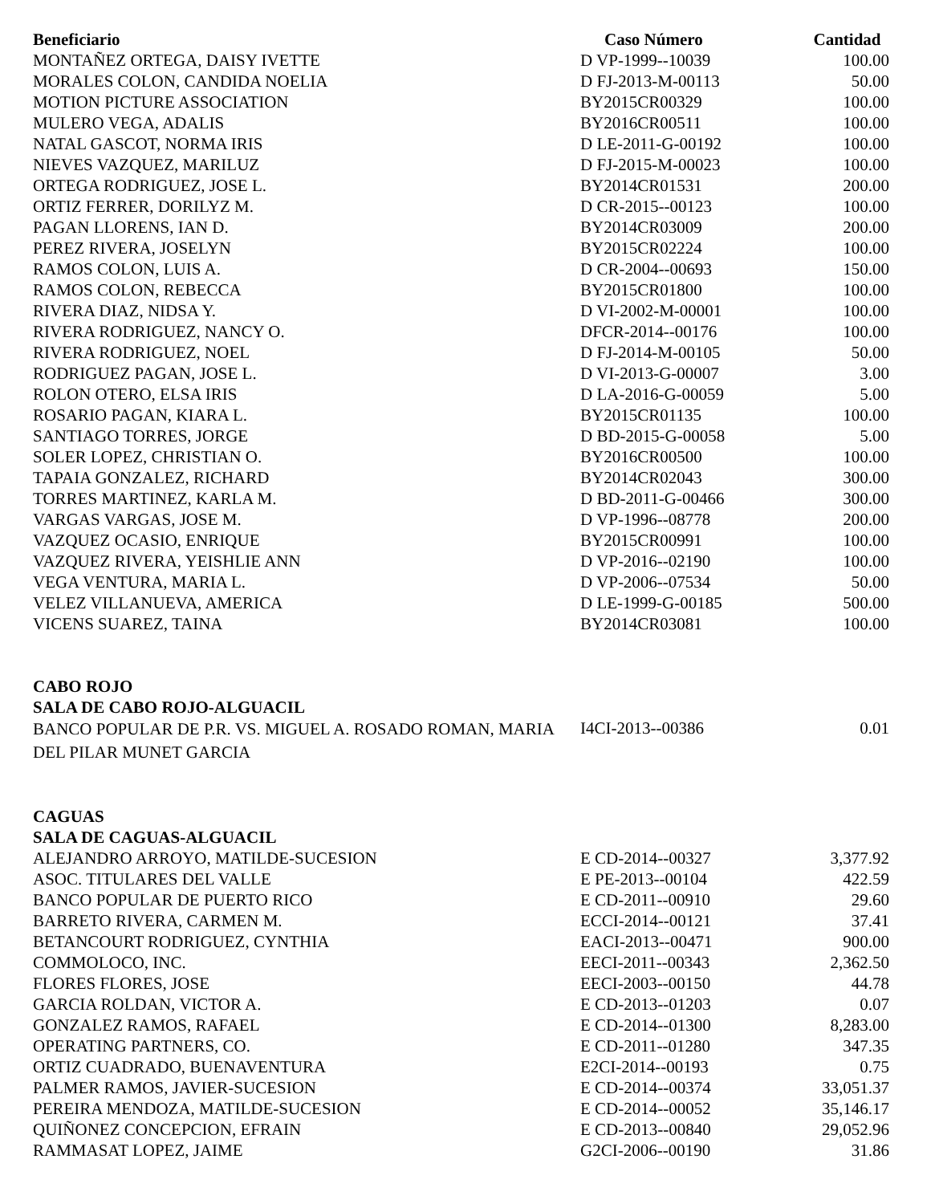| Beneficiario | Caso Número | Cantidad |
| --- | --- | --- |
| MONTAÑEZ ORTEGA, DAISY IVETTE | D VP-1999--10039 | 100.00 |
| MORALES COLON, CANDIDA NOELIA | D FJ-2013-M-00113 | 50.00 |
| MOTION PICTURE ASSOCIATION | BY2015CR00329 | 100.00 |
| MULERO VEGA, ADALIS | BY2016CR00511 | 100.00 |
| NATAL GASCOT, NORMA IRIS | D LE-2011-G-00192 | 100.00 |
| NIEVES VAZQUEZ, MARILUZ | D FJ-2015-M-00023 | 100.00 |
| ORTEGA RODRIGUEZ, JOSE L. | BY2014CR01531 | 200.00 |
| ORTIZ FERRER, DORILYZ M. | D CR-2015--00123 | 100.00 |
| PAGAN LLORENS, IAN D. | BY2014CR03009 | 200.00 |
| PEREZ RIVERA, JOSELYN | BY2015CR02224 | 100.00 |
| RAMOS COLON, LUIS A. | D CR-2004--00693 | 150.00 |
| RAMOS COLON, REBECCA | BY2015CR01800 | 100.00 |
| RIVERA DIAZ, NIDSA Y. | D VI-2002-M-00001 | 100.00 |
| RIVERA RODRIGUEZ, NANCY O. | DFCR-2014--00176 | 100.00 |
| RIVERA RODRIGUEZ, NOEL | D FJ-2014-M-00105 | 50.00 |
| RODRIGUEZ PAGAN, JOSE L. | D VI-2013-G-00007 | 3.00 |
| ROLON OTERO, ELSA IRIS | D LA-2016-G-00059 | 5.00 |
| ROSARIO PAGAN, KIARA L. | BY2015CR01135 | 100.00 |
| SANTIAGO TORRES, JORGE | D BD-2015-G-00058 | 5.00 |
| SOLER LOPEZ, CHRISTIAN O. | BY2016CR00500 | 100.00 |
| TAPAIA GONZALEZ, RICHARD | BY2014CR02043 | 300.00 |
| TORRES MARTINEZ, KARLA M. | D BD-2011-G-00466 | 300.00 |
| VARGAS VARGAS, JOSE M. | D VP-1996--08778 | 200.00 |
| VAZQUEZ OCASIO, ENRIQUE | BY2015CR00991 | 100.00 |
| VAZQUEZ RIVERA, YEISHLIE ANN | D VP-2016--02190 | 100.00 |
| VEGA VENTURA, MARIA L. | D VP-2006--07534 | 50.00 |
| VELEZ VILLANUEVA, AMERICA | D LE-1999-G-00185 | 500.00 |
| VICENS SUAREZ, TAINA | BY2014CR03081 | 100.00 |
| CABO ROJO | | |
| SALA DE CABO ROJO-ALGUACIL | | |
| BANCO POPULAR DE P.R. VS. MIGUEL A. ROSADO ROMAN, MARIA DEL PILAR MUNET GARCIA | I4CI-2013--00386 | 0.01 |
| CAGUAS | | |
| SALA DE CAGUAS-ALGUACIL | | |
| ALEJANDRO ARROYO, MATILDE-SUCESION | E CD-2014--00327 | 3,377.92 |
| ASOC. TITULARES DEL VALLE | E PE-2013--00104 | 422.59 |
| BANCO POPULAR DE PUERTO RICO | E CD-2011--00910 | 29.60 |
| BARRETO RIVERA, CARMEN M. | ECCI-2014--00121 | 37.41 |
| BETANCOURT RODRIGUEZ, CYNTHIA | EACI-2013--00471 | 900.00 |
| COMMOLOCO, INC. | EECI-2011--00343 | 2,362.50 |
| FLORES FLORES, JOSE | EECI-2003--00150 | 44.78 |
| GARCIA ROLDAN, VICTOR A. | E CD-2013--01203 | 0.07 |
| GONZALEZ RAMOS, RAFAEL | E CD-2014--01300 | 8,283.00 |
| OPERATING PARTNERS, CO. | E CD-2011--01280 | 347.35 |
| ORTIZ CUADRADO, BUENAVENTURA | E2CI-2014--00193 | 0.75 |
| PALMER RAMOS, JAVIER-SUCESION | E CD-2014--00374 | 33,051.37 |
| PEREIRA MENDOZA, MATILDE-SUCESION | E CD-2014--00052 | 35,146.17 |
| QUIÑONEZ CONCEPCION, EFRAIN | E CD-2013--00840 | 29,052.96 |
| RAMMASAT LOPEZ, JAIME | G2CI-2006--00190 | 31.86 |